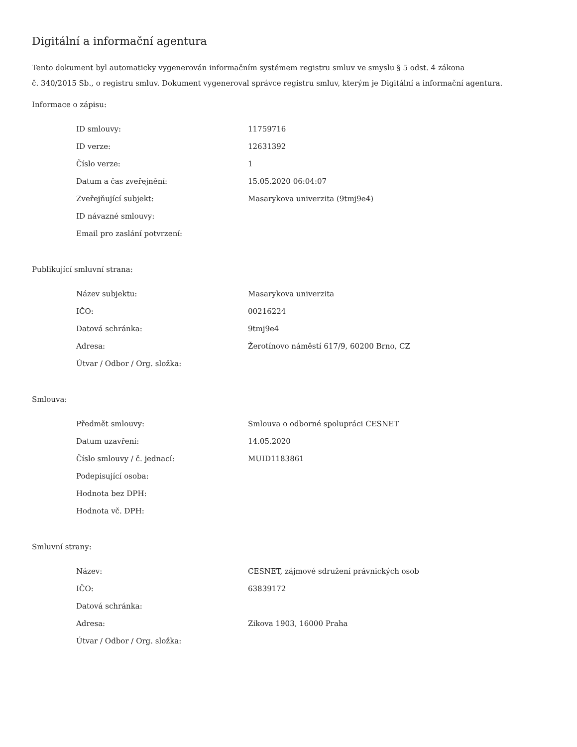Digitální a informační agentura
Tento dokument byl automaticky vygenerován informačním systémem registru smluv ve smyslu § 5 odst. 4 zákona
č. 340/2015 Sb., o registru smluv. Dokument vygeneroval správce registru smluv, kterým je Digitální a informační agentura.
Informace o zápisu:
| ID smlouvy: | 11759716 |
| ID verze: | 12631392 |
| Číslo verze: | 1 |
| Datum a čas zveřejnění: | 15.05.2020 06:04:07 |
| Zveřejňující subjekt: | Masarykova univerzita (9tmj9e4) |
| ID návazné smlouvy: | |
| Email pro zaslání potvrzení: | |
Publikující smluvní strana:
| Název subjektu: | Masarykova univerzita |
| IČO: | 00216224 |
| Datová schránka: | 9tmj9e4 |
| Adresa: | Žerotínovo náměstí 617/9, 60200 Brno, CZ |
| Útvar / Odbor / Org. složka: | |
Smlouva:
| Předmět smlouvy: | Smlouva o odborné spolupráci CESNET |
| Datum uzavření: | 14.05.2020 |
| Číslo smlouvy / č. jednací: | MUID1183861 |
| Podepisující osoba: | |
| Hodnota bez DPH: | |
| Hodnota vč. DPH: | |
Smluvní strany:
| Název: | CESNET, zájmové sdružení právnických osob |
| IČO: | 63839172 |
| Datová schránka: | |
| Adresa: | Zikova 1903, 16000 Praha |
| Útvar / Odbor / Org. složka: | |